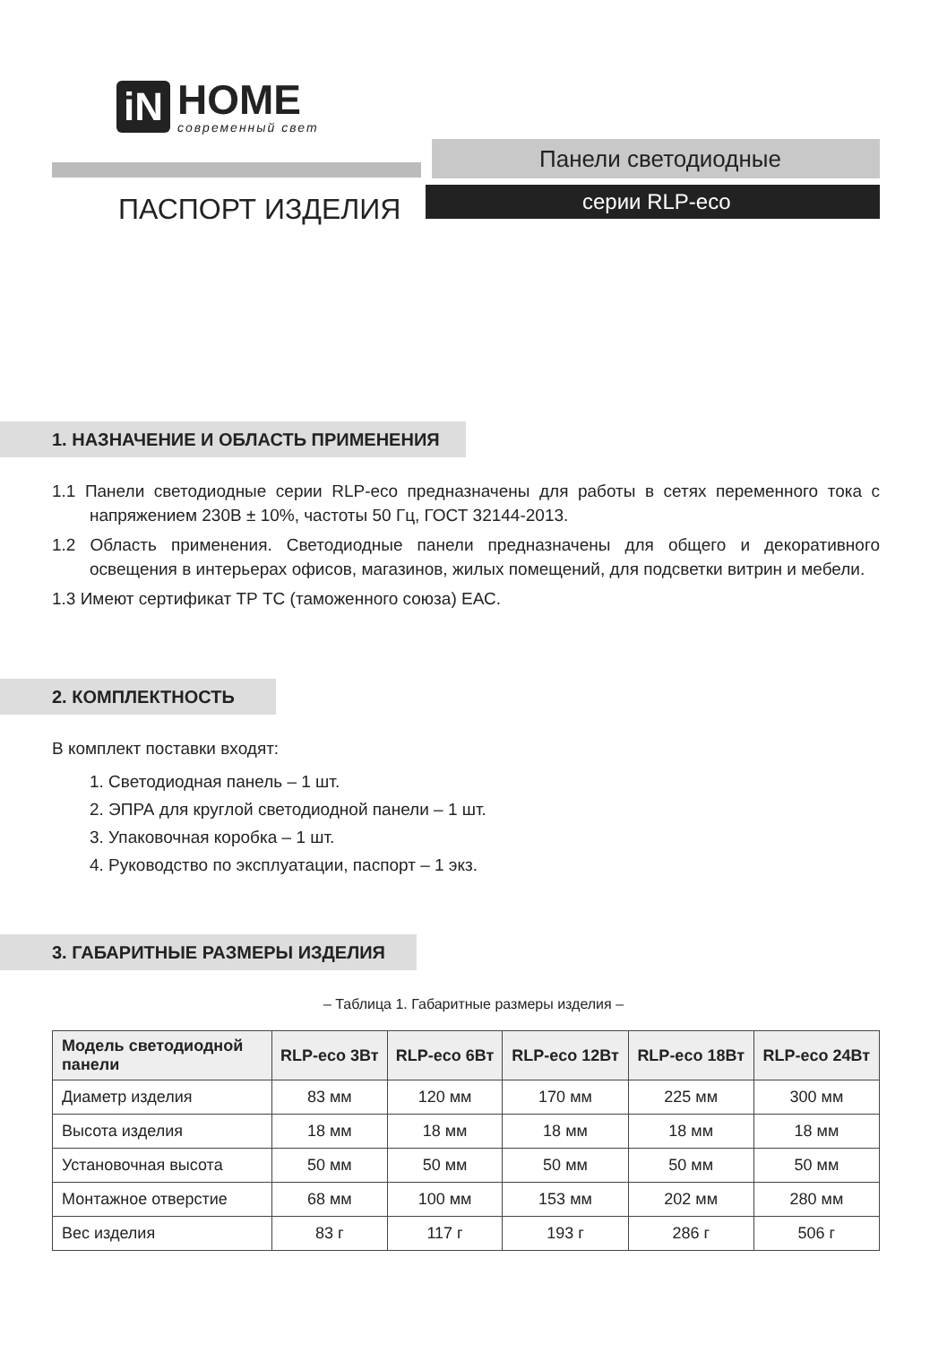iN
HOME
современный свет
Панели светодиодные
серии RLP-eco
ПАСПОРТ ИЗДЕЛИЯ
1. НАЗНАЧЕНИЕ И ОБЛАСТЬ ПРИМЕНЕНИЯ
1.1 Панели светодиодные серии RLP-eco предназначены для работы в сетях переменного тока с напряжением 230В ± 10%, частоты 50 Гц, ГОСТ 32144-2013.
1.2 Область применения. Светодиодные панели предназначены для общего и декоративного освещения в интерьерах офисов, магазинов, жилых помещений, для подсветки витрин и мебели.
1.3 Имеют сертификат ТР ТС (таможенного союза) ЕАС.
2. КОМПЛЕКТНОСТЬ
В комплект поставки входят:
1. Светодиодная панель – 1 шт.
2. ЭПРА для круглой светодиодной панели – 1 шт.
3. Упаковочная коробка – 1 шт.
4. Руководство по эксплуатации, паспорт – 1 экз.
3. ГАБАРИТНЫЕ РАЗМЕРЫ ИЗДЕЛИЯ
– Таблица 1. Габаритные размеры изделия –
| Модель светодиодной панели | RLP-eco 3Вт | RLP-eco 6Вт | RLP-eco 12Вт | RLP-eco 18Вт | RLP-eco 24Вт |
| --- | --- | --- | --- | --- | --- |
| Диаметр изделия | 83 мм | 120 мм | 170 мм | 225 мм | 300 мм |
| Высота изделия | 18 мм | 18 мм | 18 мм | 18 мм | 18 мм |
| Установочная высота | 50 мм | 50 мм | 50 мм | 50 мм | 50 мм |
| Монтажное отверстие | 68 мм | 100 мм | 153 мм | 202 мм | 280 мм |
| Вес изделия | 83 г | 117 г | 193 г | 286 г | 506 г |